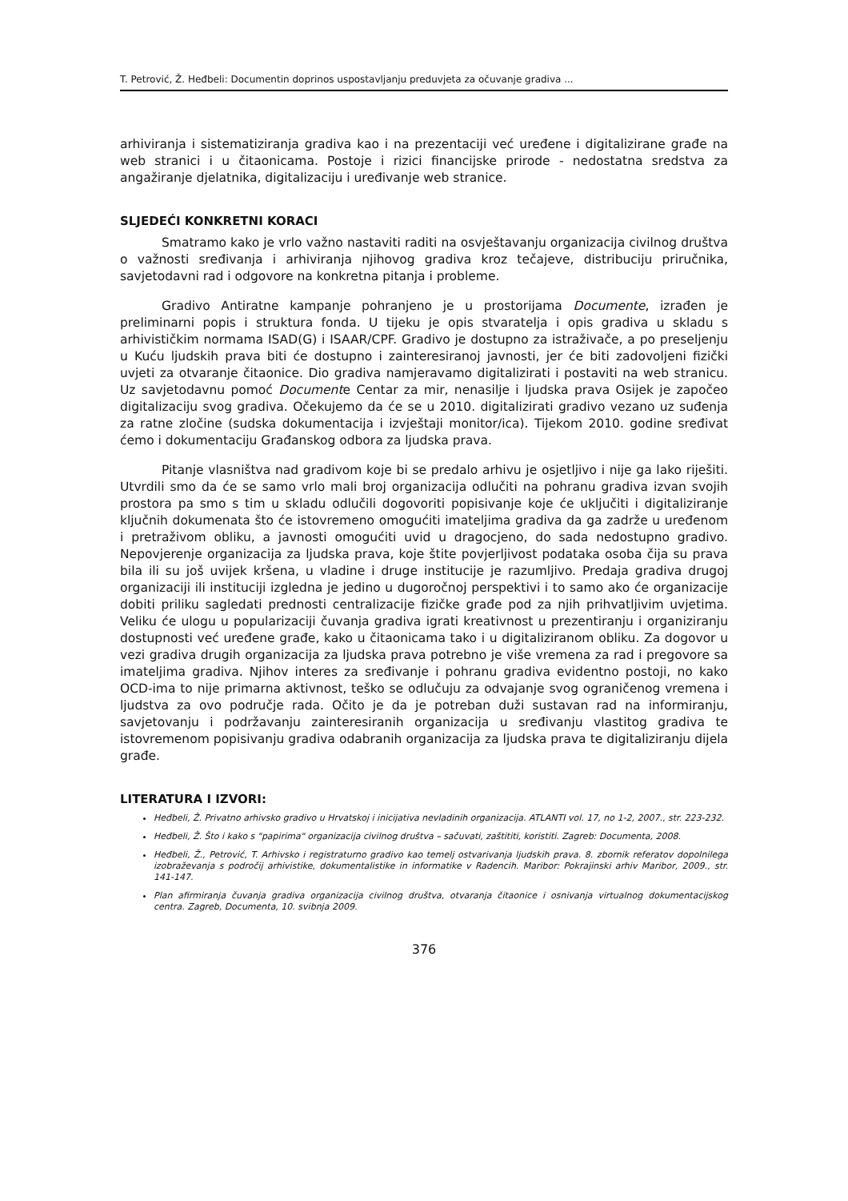T. Petrović, Ž. Heđbeli: Documentin doprinos uspostavljanju preduvjeta za očuvanje gradiva ...
arhiviranja i sistematiziranja gradiva kao i na prezentaciji već uređene i digitalizirane građe na web stranici i u čitaonicama. Postoje i rizici financijske prirode - nedostatna sredstva za angažiranje djelatnika, digitalizaciju i uređivanje web stranice.
SLJEDEĆI KONKRETNI KORACI
Smatramo kako je vrlo važno nastaviti raditi na osvještavanju organizacija civilnog društva o važnosti sređivanja i arhiviranja njihovog gradiva kroz tečajeve, distribuciju priručnika, savjetodavni rad i odgovore na konkretna pitanja i probleme.
Gradivo Antiratne kampanje pohranjeno je u prostorijama Documente, izrađen je preliminarni popis i struktura fonda. U tijeku je opis stvaratelja i opis gradiva u skladu s arhivističkim normama ISAD(G) i ISAAR/CPF. Gradivo je dostupno za istraživače, a po preseljenju u Kuću ljudskih prava biti će dostupno i zainteresiranoj javnosti, jer će biti zadovoljeni fizički uvjeti za otvaranje čitaonice. Dio gradiva namjeravamo digitalizirati i postaviti na web stranicu. Uz savjetodavnu pomoć Documente Centar za mir, nenasilje i ljudska prava Osijek je započeo digitalizaciju svog gradiva. Očekujemo da će se u 2010. digitalizirati gradivo vezano uz suđenja za ratne zločine (sudska dokumentacija i izvještaji monitor/ica). Tijekom 2010. godine sređivat ćemo i dokumentaciju Građanskog odbora za ljudska prava.
Pitanje vlasništva nad gradivom koje bi se predalo arhivu je osjetljivo i nije ga lako riješiti. Utvrdili smo da će se samo vrlo mali broj organizacija odlučiti na pohranu gradiva izvan svojih prostora pa smo s tim u skladu odlučili dogovoriti popisivanje koje će uključiti i digitaliziranje ključnih dokumenata što će istovremeno omogućiti imateljima gradiva da ga zadrže u uređenom i pretraživom obliku, a javnosti omogućiti uvid u dragocjeno, do sada nedostupno gradivo. Nepovjerenje organizacija za ljudska prava, koje štite povjerljivost podataka osoba čija su prava bila ili su još uvijek kršena, u vladine i druge institucije je razumljivo. Predaja gradiva drugoj organizaciji ili instituciji izgledna je jedino u dugoročnoj perspektivi i to samo ako će organizacije dobiti priliku sagledati prednosti centralizacije fizičke građe pod za njih prihvatljivim uvjetima. Veliku će ulogu u popularizaciji čuvanja gradiva igrati kreativnost u prezentiranju i organiziranju dostupnosti već uređene građe, kako u čitaonicama tako i u digitaliziranom obliku. Za dogovor u vezi gradiva drugih organizacija za ljudska prava potrebno je više vremena za rad i pregovore sa imateljima gradiva. Njihov interes za sređivanje i pohranu gradiva evidentno postoji, no kako OCD-ima to nije primarna aktivnost, teško se odlučuju za odvajanje svog ograničenog vremena i ljudstva za ovo područje rada. Očito je da je potreban duži sustavan rad na informiranju, savjetovanju i podržavanju zainteresiranih organizacija u sređivanju vlastitog gradiva te istovremenom popisivanju gradiva odabranih organizacija za ljudska prava te digitaliziranju dijela građe.
LITERATURA I IZVORI:
Heđbeli, Ž. Privatno arhivsko gradivo u Hrvatskoj i inicijativa nevladinih organizacija. ATLANTI vol. 17, no 1-2, 2007., str. 223-232.
Heđbeli, Ž. Što i kako s "papirima" organizacija civilnog društva – sačuvati, zaštititi, koristiti. Zagreb: Documenta, 2008.
Heđbeli, Ž., Petrović, T. Arhivsko i registraturno gradivo kao temelj ostvarivanja ljudskih prava. 8. zbornik referatov dopolnilega izobraževanja s področij arhivistike, dokumentalistike in informatike v Radencih. Maribor: Pokrajinski arhiv Maribor, 2009., str. 141-147.
Plan afirmiranja čuvanja gradiva organizacija civilnog društva, otvaranja čitaonice i osnivanja virtualnog dokumentacijskog centra. Zagreb, Documenta, 10. svibnja 2009.
376